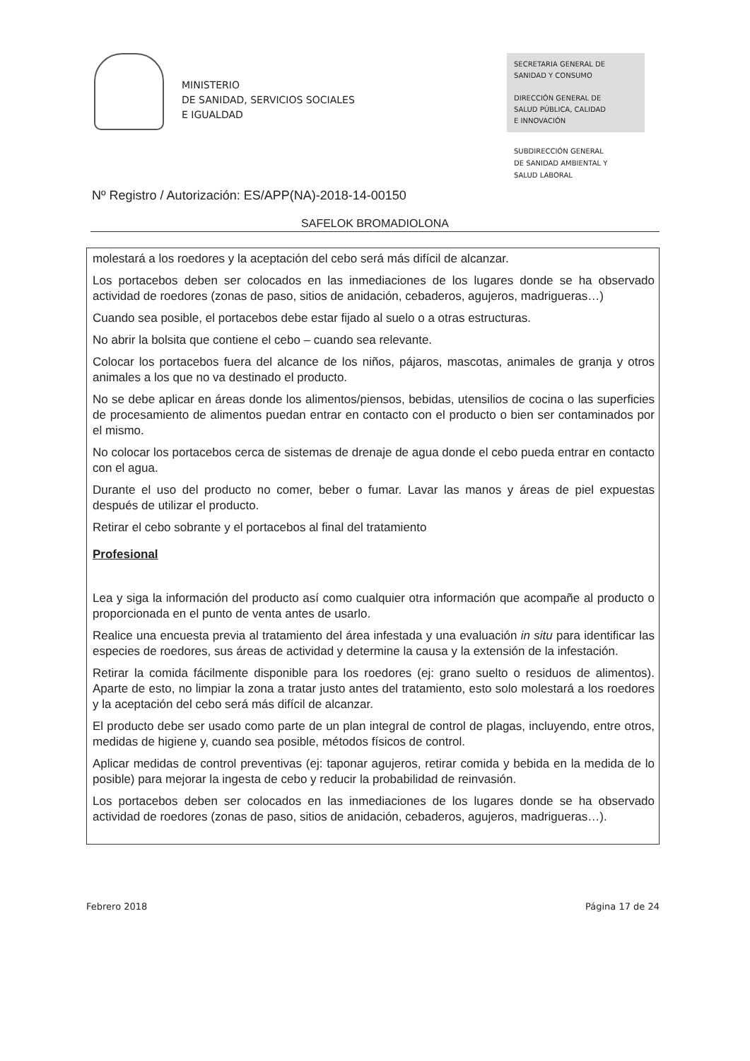MINISTERIO
DE SANIDAD, SERVICIOS SOCIALES
E IGUALDAD
SECRETARIA GENERAL DE
SANIDAD Y CONSUMO
DIRECCIÓN GENERAL DE
SALUD PÚBLICA, CALIDAD
E INNOVACIÓN
SUBDIRECCIÓN GENERAL
DE SANIDAD AMBIENTAL Y
SALUD LABORAL
Nº Registro / Autorización: ES/APP(NA)-2018-14-00150
SAFELOK BROMADIOLONA
molestará a los roedores y la aceptación del cebo será más difícil de alcanzar.
Los portacebos deben ser colocados en las inmediaciones de los lugares donde se ha observado actividad de roedores (zonas de paso, sitios de anidación, cebaderos, agujeros, madrigueras…)
Cuando sea posible, el portacebos debe estar fijado al suelo o a otras estructuras.
No abrir la bolsita que contiene el cebo – cuando sea relevante.
Colocar los portacebos fuera del alcance de los niños, pájaros, mascotas, animales de granja y otros animales a los que no va destinado el producto.
No se debe aplicar en áreas donde los alimentos/piensos, bebidas, utensilios de cocina o las superficies de procesamiento de alimentos puedan entrar en contacto con el producto o bien ser contaminados por el mismo.
No colocar los portacebos cerca de sistemas de drenaje de agua donde el cebo pueda entrar en contacto con el agua.
Durante el uso del producto no comer, beber o fumar. Lavar las manos y áreas de piel expuestas después de utilizar el producto.
Retirar el cebo sobrante y el portacebos al final del tratamiento
Profesional
Lea y siga la información del producto así como cualquier otra información que acompañe al producto o proporcionada en el punto de venta antes de usarlo.
Realice una encuesta previa al tratamiento del área infestada y una evaluación in situ para identificar las especies de roedores, sus áreas de actividad y determine la causa y la extensión de la infestación.
Retirar la comida fácilmente disponible para los roedores (ej: grano suelto o residuos de alimentos). Aparte de esto, no limpiar la zona a tratar justo antes del tratamiento, esto solo molestará a los roedores y la aceptación del cebo será más difícil de alcanzar.
El producto debe ser usado como parte de un plan integral de control de plagas, incluyendo, entre otros, medidas de higiene y, cuando sea posible, métodos físicos de control.
Aplicar medidas de control preventivas (ej: taponar agujeros, retirar comida y bebida en la medida de lo posible) para mejorar la ingesta de cebo y reducir la probabilidad de reinvasión.
Los portacebos deben ser colocados en las inmediaciones de los lugares donde se ha observado actividad de roedores (zonas de paso, sitios de anidación, cebaderos, agujeros, madrigueras…).
Febrero 2018 Página 17 de 24